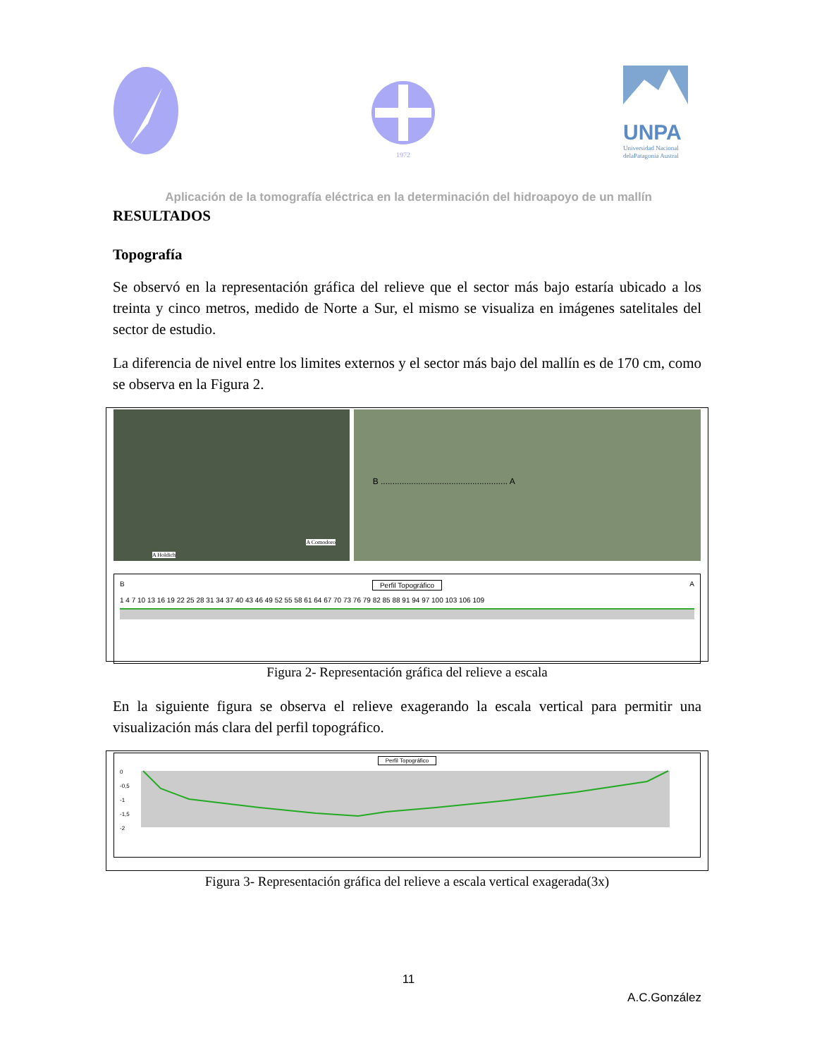1972
UNPA
Universidad Nacional
delaPatagonia Austral
Aplicación de la tomografía eléctrica en la determinación del hidroapoyo de un mallín
RESULTADOS
Topografía
Se observó en la representación gráfica del relieve que el sector más bajo estaría ubicado a los treinta y cinco metros, medido de Norte a Sur, el mismo se visualiza en imágenes satelitales del sector de estudio.
La diferencia de nivel entre los limites externos y el sector más bajo del mallín es de 170 cm, como se observa en la Figura 2.
A Holdich
A Comodoro
B ...................................................... A
B Perfil Topográfico A
1 4 7 10 13 16 19 22 25 28 31 34 37 40 43 46 49 52 55 58 61 64 67 70 73 76 79 82 85 88 91 94 97 100 103 106 109
Figura 2- Representación gráfica del relieve a escala
En la siguiente figura se observa el relieve exagerando la escala vertical para permitir una visualización más clara del perfil topográfico.
Perfil Topográfico
0
-0,5
-1
-1,5
-2
Figura 3- Representación gráfica del relieve a escala vertical exagerada(3x)
11
A.C.González